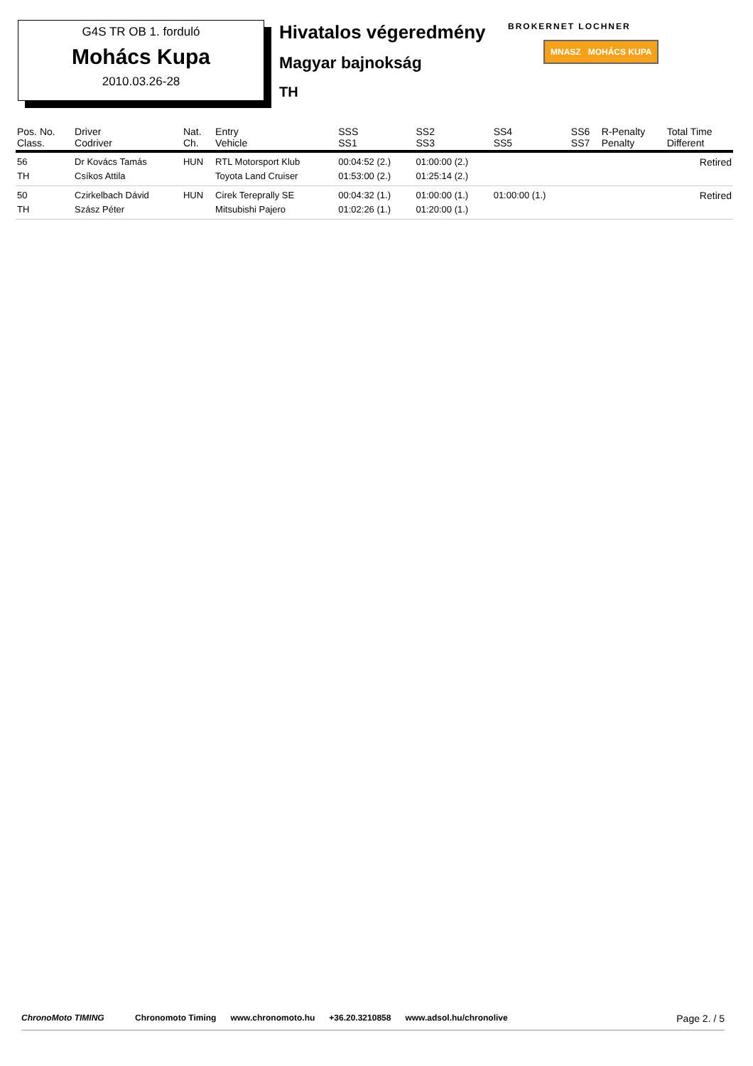G4S TR OB 1. forduló
Mohács Kupa
2010.03.26-28
Hivatalos végeredmény
Magyar bajnokság
TH
BROKERNET LOCHNER
MNASZ MOHÁCS KUPA
| Pos. No. Class. | Driver Codriver | Nat. Ch. | Entry Vehicle | SSS SS1 | SS2 SS3 | SS4 SS5 | SS6 SS7 | R-Penalty Penalty | Total Time Different |
| --- | --- | --- | --- | --- | --- | --- | --- | --- | --- |
| 56 TH | Dr Kovács Tamás Csíkos Attila | HUN | RTL Motorsport Klub Toyota Land Cruiser | 00:04:52 (2.) 01:53:00 (2.) | 01:00:00 (2.) 01:25:14 (2.) | | | | Retired |
| 50 TH | Czirkelbach Dávid Szász Péter | HUN | Cirek Tereprally SE Mitsubishi Pajero | 00:04:32 (1.) 01:02:26 (1.) | 01:00:00 (1.) 01:20:00 (1.) | 01:00:00 (1.) | | | Retired |
ChronoMoto TIMING Chronomoto Timing www.chronomoto.hu +36.20.3210858 www.adsol.hu/chronolive Page 2. / 5